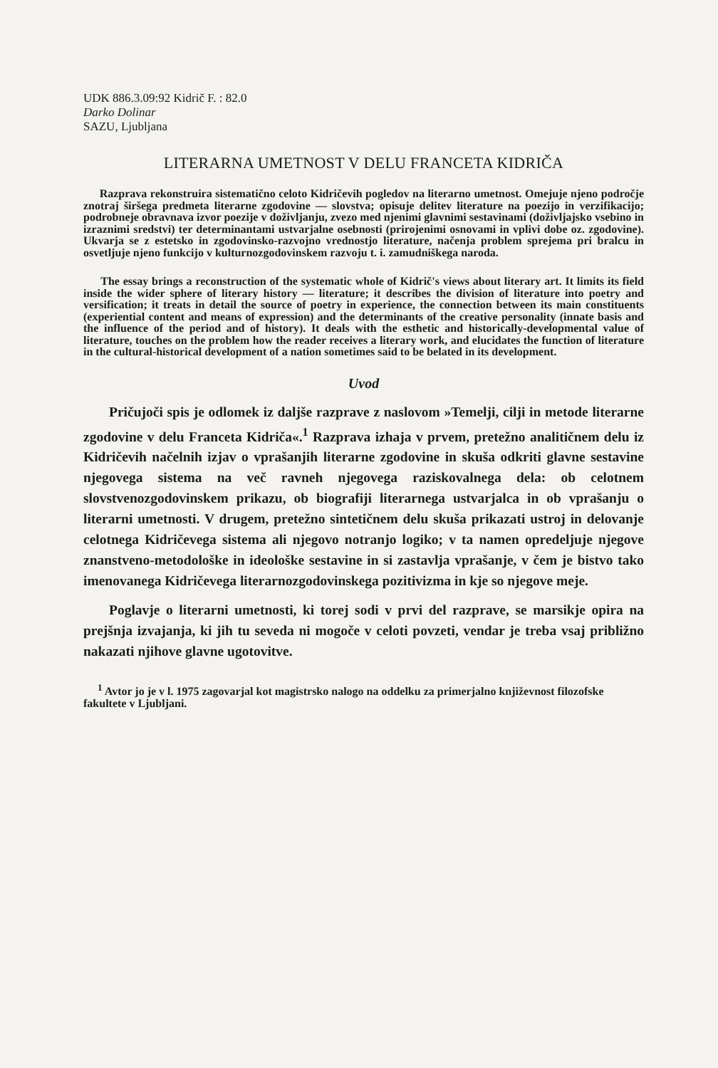UDK 886.3.09:92 Kidrič F. : 82.0
Darko Dolinar
SAZU, Ljubljana
LITERARNA UMETNOST V DELU FRANCETA KIDRIČA
Razprava rekonstruira sistematično celoto Kidričevih pogledov na literarno umetnost. Omejuje njeno področje znotraj širšega predmeta literarne zgodovine — slovstva; opisuje delitev literature na poezijo in verzifikacijo; podrobneje obravnava izvor poezije v doživljanju, zvezo med njenimi glavnimi sestavinami (doživljajsko vsebino in izraznimi sredstvi) ter determinantami ustvarjalne osebnosti (prirojenimi osnovami in vplivi dobe oz. zgodovine). Ukvarja se z estetsko in zgodovinsko-razvojno vrednostjo literature, načenja problem sprejema pri bralcu in osvetljuje njeno funkcijo v kulturnozgodovinskem razvoju t. i. zamudniškega naroda.
The essay brings a reconstruction of the systematic whole of Kidrič's views about literary art. It limits its field inside the wider sphere of literary history — literature; it describes the division of literature into poetry and versification; it treats in detail the source of poetry in experience, the connection between its main constituents (experiential content and means of expression) and the determinants of the creative personality (innate basis and the influence of the period and of history). It deals with the esthetic and historically-developmental value of literature, touches on the problem how the reader receives a literary work, and elucidates the function of literature in the cultural-historical development of a nation sometimes said to be belated in its development.
Uvod
Pričujoči spis je odlomek iz daljše razprave z naslovom »Temelji, cilji in metode literarne zgodovine v delu Franceta Kidriča«.<sup>1</sup> Razprava izhaja v prvem, pretežno analitičnem delu iz Kidričevih načelnih izjav o vprašanjih literarne zgodovine in skuša odkriti glavne sestavine njegovega sistema na več ravneh njegovega raziskovalnega dela: ob celotnem slovstvenozgodovinskem prikazu, ob biografiji literarnega ustvarjalca in ob vprašanju o literarni umetnosti. V drugem, pretežno sintetičnem delu skuša prikazati ustroj in delovanje celotnega Kidričevega sistema ali njegovo notranjo logiko; v ta namen opredeljuje njegove znanstveno-metodološke in ideološke sestavine in si zastavlja vprašanje, v čem je bistvo tako imenovanega Kidričevega literarnozgodovinskega pozitivizma in kje so njegove meje.
Poglavje o literarni umetnosti, ki torej sodi v prvi del razprave, se marsikje opira na prejšnja izvajanja, ki jih tu seveda ni mogoče v celoti povzeti, vendar je treba vsaj približno nakazati njihove glavne ugotovitve.
<sup>1</sup> Avtor jo je v l. 1975 zagovarjal kot magistrsko nalogo na oddelku za primerjalno književnost filozofske fakultete v Ljubljani.